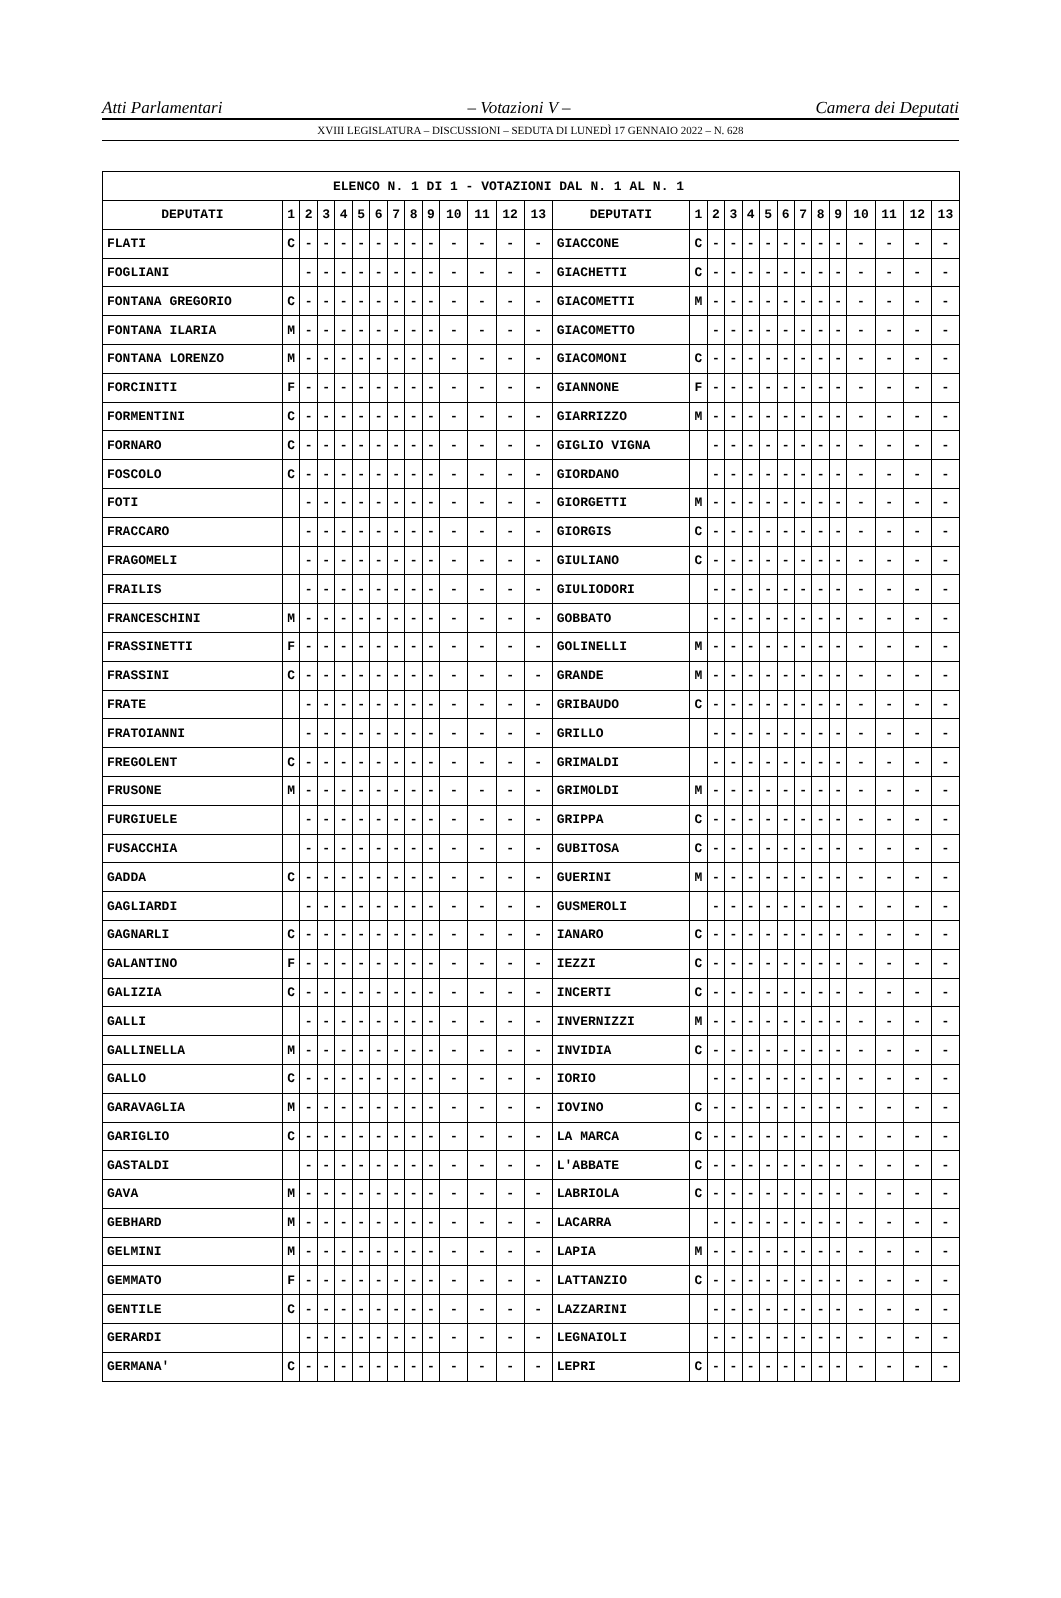Atti Parlamentari – Votazioni V – Camera dei Deputati
XVIII LEGISLATURA – DISCUSSIONI – SEDUTA DI LUNEDÌ 17 GENNAIO 2022 – N. 628
| ELENCO N. 1 DI 1 - VOTAZIONI DAL N. 1 AL N. 1 | | | | | | | | | | | | | | | | | | | | | | | | | | | |
| --- | --- | --- | --- | --- | --- | --- | --- | --- | --- | --- | --- | --- | --- | --- | --- | --- | --- | --- | --- | --- | --- | --- | --- | --- | --- | --- | --- |
| DEPUTATI | 1 | 2 | 3 | 4 | 5 | 6 | 7 | 8 | 9 | 10 | 11 | 12 | 13 | DEPUTATI | 1 | 2 | 3 | 4 | 5 | 6 | 7 | 8 | 9 | 10 | 11 | 12 | 13 |
| FLATI | C | - | - | - | - | - | - | - | - | - | - | - | - | GIACCONE | C | - | - | - | - | - | - | - | - | - | - | - | - |
| FOGLIANI | | - | - | - | - | - | - | - | - | - | - | - | - | GIACHETTI | C | - | - | - | - | - | - | - | - | - | - | - | - |
| FONTANA GREGORIO | C | - | - | - | - | - | - | - | - | - | - | - | - | GIACOMETTI | M | - | - | - | - | - | - | - | - | - | - | - | - |
| FONTANA ILARIA | M | - | - | - | - | - | - | - | - | - | - | - | - | GIACOMETTO | | - | - | - | - | - | - | - | - | - | - | - | - |
| FONTANA LORENZO | M | - | - | - | - | - | - | - | - | - | - | - | - | GIACOMONI | C | - | - | - | - | - | - | - | - | - | - | - | - |
| FORCINITI | F | - | - | - | - | - | - | - | - | - | - | - | - | GIANNONE | F | - | - | - | - | - | - | - | - | - | - | - | - |
| FORMENTINI | C | - | - | - | - | - | - | - | - | - | - | - | - | GIARRIZZO | M | - | - | - | - | - | - | - | - | - | - | - | - |
| FORNARO | C | - | - | - | - | - | - | - | - | - | - | - | - | GIGLIO VIGNA | | - | - | - | - | - | - | - | - | - | - | - | - |
| FOSCOLO | C | - | - | - | - | - | - | - | - | - | - | - | - | GIORDANO | | - | - | - | - | - | - | - | - | - | - | - | - |
| FOTI | | - | - | - | - | - | - | - | - | - | - | - | - | GIORGETTI | M | - | - | - | - | - | - | - | - | - | - | - | - |
| FRACCARO | | - | - | - | - | - | - | - | - | - | - | - | - | GIORGIS | C | - | - | - | - | - | - | - | - | - | - | - | - |
| FRAGOMELI | | - | - | - | - | - | - | - | - | - | - | - | - | GIULIANO | C | - | - | - | - | - | - | - | - | - | - | - | - |
| FRAILIS | | - | - | - | - | - | - | - | - | - | - | - | - | GIULIODORI | | - | - | - | - | - | - | - | - | - | - | - | - |
| FRANCESCHINI | M | - | - | - | - | - | - | - | - | - | - | - | - | GOBBATO | | - | - | - | - | - | - | - | - | - | - | - | - |
| FRASSINETTI | F | - | - | - | - | - | - | - | - | - | - | - | - | GOLINELLI | M | - | - | - | - | - | - | - | - | - | - | - | - |
| FRASSINI | C | - | - | - | - | - | - | - | - | - | - | - | - | GRANDE | M | - | - | - | - | - | - | - | - | - | - | - | - |
| FRATE | | - | - | - | - | - | - | - | - | - | - | - | - | GRIBAUDO | C | - | - | - | - | - | - | - | - | - | - | - | - |
| FRATOIANNI | | - | - | - | - | - | - | - | - | - | - | - | - | GRILLO | | - | - | - | - | - | - | - | - | - | - | - | - |
| FREGOLENT | C | - | - | - | - | - | - | - | - | - | - | - | - | GRIMALDI | | - | - | - | - | - | - | - | - | - | - | - | - |
| FRUSONE | M | - | - | - | - | - | - | - | - | - | - | - | - | GRIMOLDI | M | - | - | - | - | - | - | - | - | - | - | - | - |
| FURGIUELE | | - | - | - | - | - | - | - | - | - | - | - | - | GRIPPA | C | - | - | - | - | - | - | - | - | - | - | - | - |
| FUSACCHIA | | - | - | - | - | - | - | - | - | - | - | - | - | GUBITOSA | C | - | - | - | - | - | - | - | - | - | - | - | - |
| GADDA | C | - | - | - | - | - | - | - | - | - | - | - | - | GUERINI | M | - | - | - | - | - | - | - | - | - | - | - | - |
| GAGLIARDI | | - | - | - | - | - | - | - | - | - | - | - | - | GUSMEROLI | | - | - | - | - | - | - | - | - | - | - | - | - |
| GAGNARLI | C | - | - | - | - | - | - | - | - | - | - | - | - | IANARO | C | - | - | - | - | - | - | - | - | - | - | - | - |
| GALANTINO | F | - | - | - | - | - | - | - | - | - | - | - | - | IEZZI | C | - | - | - | - | - | - | - | - | - | - | - | - |
| GALIZIA | C | - | - | - | - | - | - | - | - | - | - | - | - | INCERTI | C | - | - | - | - | - | - | - | - | - | - | - | - |
| GALLI | | - | - | - | - | - | - | - | - | - | - | - | - | INVERNIZZI | M | - | - | - | - | - | - | - | - | - | - | - | - |
| GALLINELLA | M | - | - | - | - | - | - | - | - | - | - | - | - | INVIDIA | C | - | - | - | - | - | - | - | - | - | - | - | - |
| GALLO | C | - | - | - | - | - | - | - | - | - | - | - | - | IORIO | | - | - | - | - | - | - | - | - | - | - | - | - |
| GARAVAGLIA | M | - | - | - | - | - | - | - | - | - | - | - | - | IOVINO | C | - | - | - | - | - | - | - | - | - | - | - | - |
| GARIGLIO | C | - | - | - | - | - | - | - | - | - | - | - | - | LA MARCA | C | - | - | - | - | - | - | - | - | - | - | - | - |
| GASTALDI | | - | - | - | - | - | - | - | - | - | - | - | - | L'ABBATE | C | - | - | - | - | - | - | - | - | - | - | - | - |
| GAVA | M | - | - | - | - | - | - | - | - | - | - | - | - | LABRIOLA | C | - | - | - | - | - | - | - | - | - | - | - | - |
| GEBHARD | M | - | - | - | - | - | - | - | - | - | - | - | - | LACARRA | | - | - | - | - | - | - | - | - | - | - | - | - |
| GELMINI | M | - | - | - | - | - | - | - | - | - | - | - | - | LAPIA | M | - | - | - | - | - | - | - | - | - | - | - | - |
| GEMMATO | F | - | - | - | - | - | - | - | - | - | - | - | - | LATTANZIO | C | - | - | - | - | - | - | - | - | - | - | - | - |
| GENTILE | C | - | - | - | - | - | - | - | - | - | - | - | - | LAZZARINI | | - | - | - | - | - | - | - | - | - | - | - | - |
| GERARDI | | - | - | - | - | - | - | - | - | - | - | - | - | LEGNAIOLI | | - | - | - | - | - | - | - | - | - | - | - | - |
| GERMANA' | C | - | - | - | - | - | - | - | - | - | - | - | - | LEPRI | C | - | - | - | - | - | - | - | - | - | - | - | - |